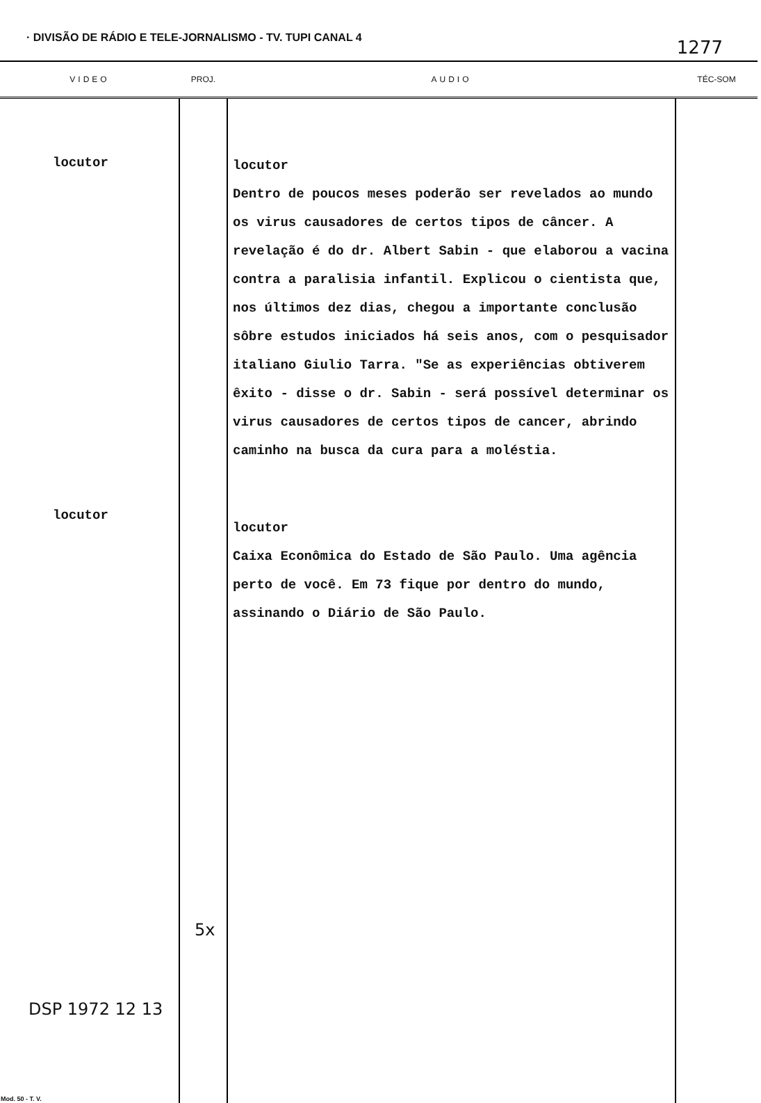· DIVISÃO DE RÁDIO E TELE-JORNALISMO - TV. TUPI CANAL 4 1277
| VIDEO | PROJ. | AUDIO | TÉC-SOM |
| --- | --- | --- | --- |
| locutor locutor DSP 1972 12 13 Mod. 50 - T. V. | 5x | locutor Dentro de poucos meses poderão ser revelados ao mundo os virus causadores de certos tipos de câncer. A revelação é do dr. Albert Sabin - que elaborou a vacina contra a paralisia infantil. Explicou o cientista que, nos últimos dez dias, chegou a importante conclusão sôbre estudos iniciados há seis anos, com o pesquisador italiano Giulio Tarra. "Se as experiências obtiverem êxito - disse o dr. Sabin - será possível determinar os virus causadores de certos tipos de cancer, abrindo caminho na busca da cura para a moléstia. locutor Caixa Econômica do Estado de São Paulo. Uma agência perto de você. Em 73 fique por dentro do mundo, assinando o Diário de São Paulo. | |